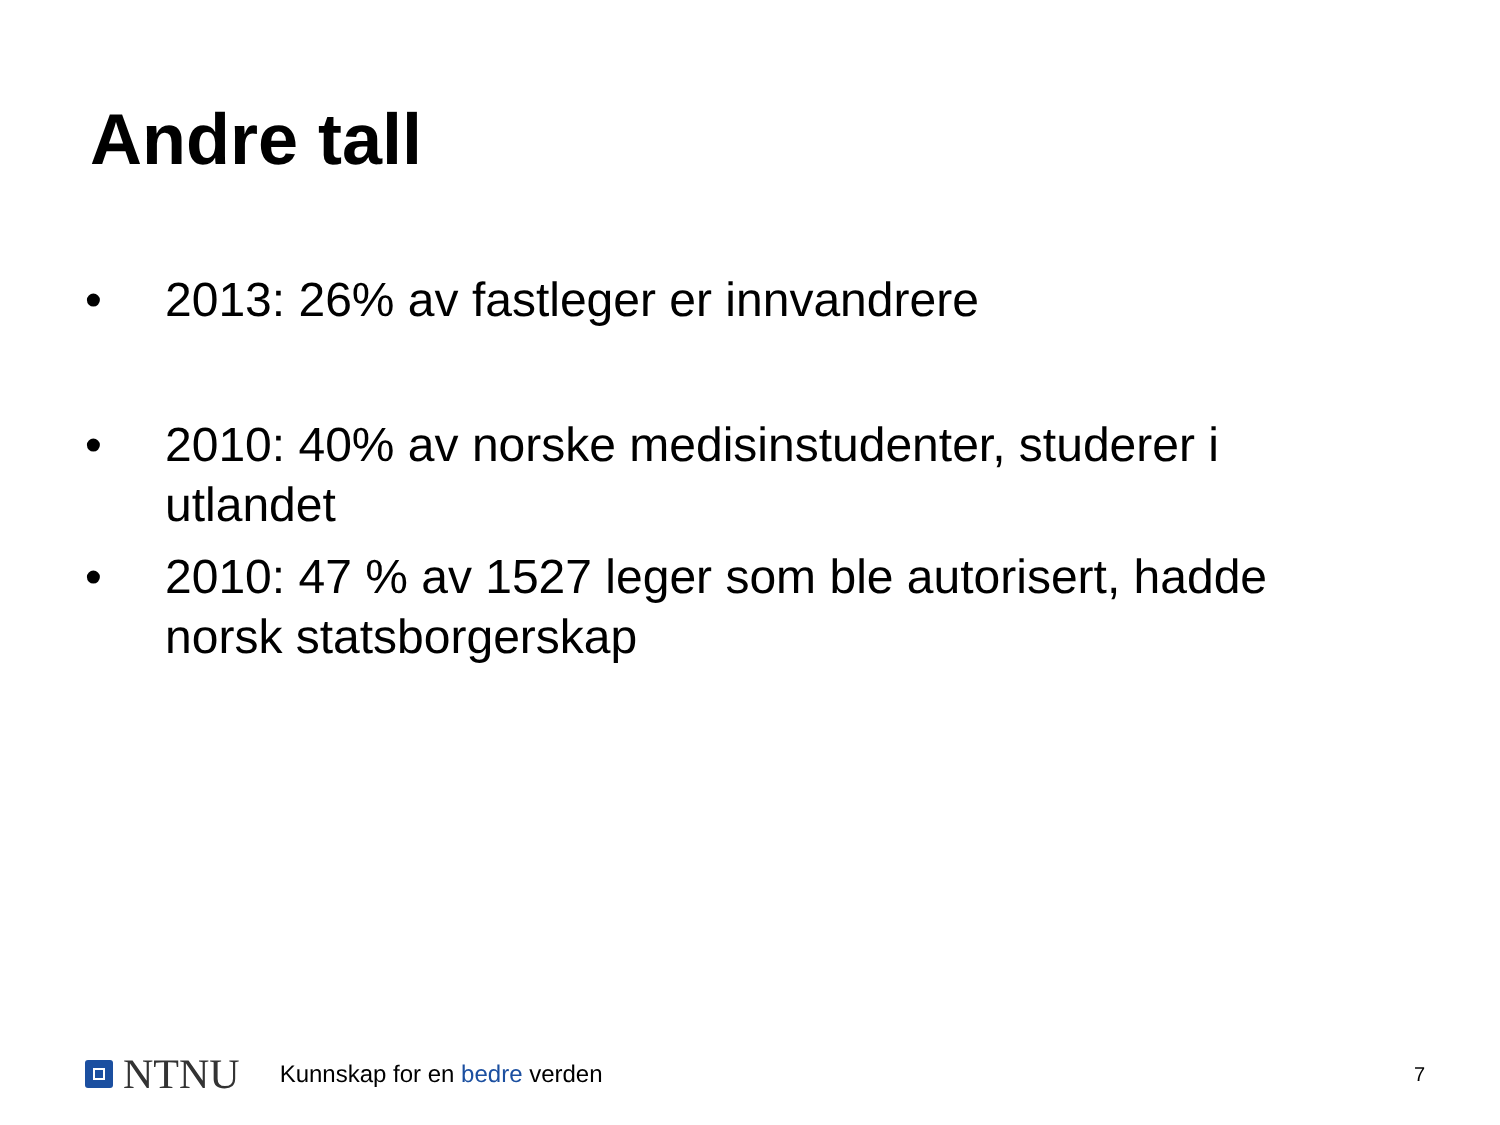Andre tall
• 2013: 26% av fastleger er innvandrere
• 2010: 40% av norske medisinstudenter, studerer i utlandet
• 2010: 47 % av 1527 leger som ble autorisert, hadde norsk statsborgerskap
NTNU
Kunnskap for en bedre verden
7